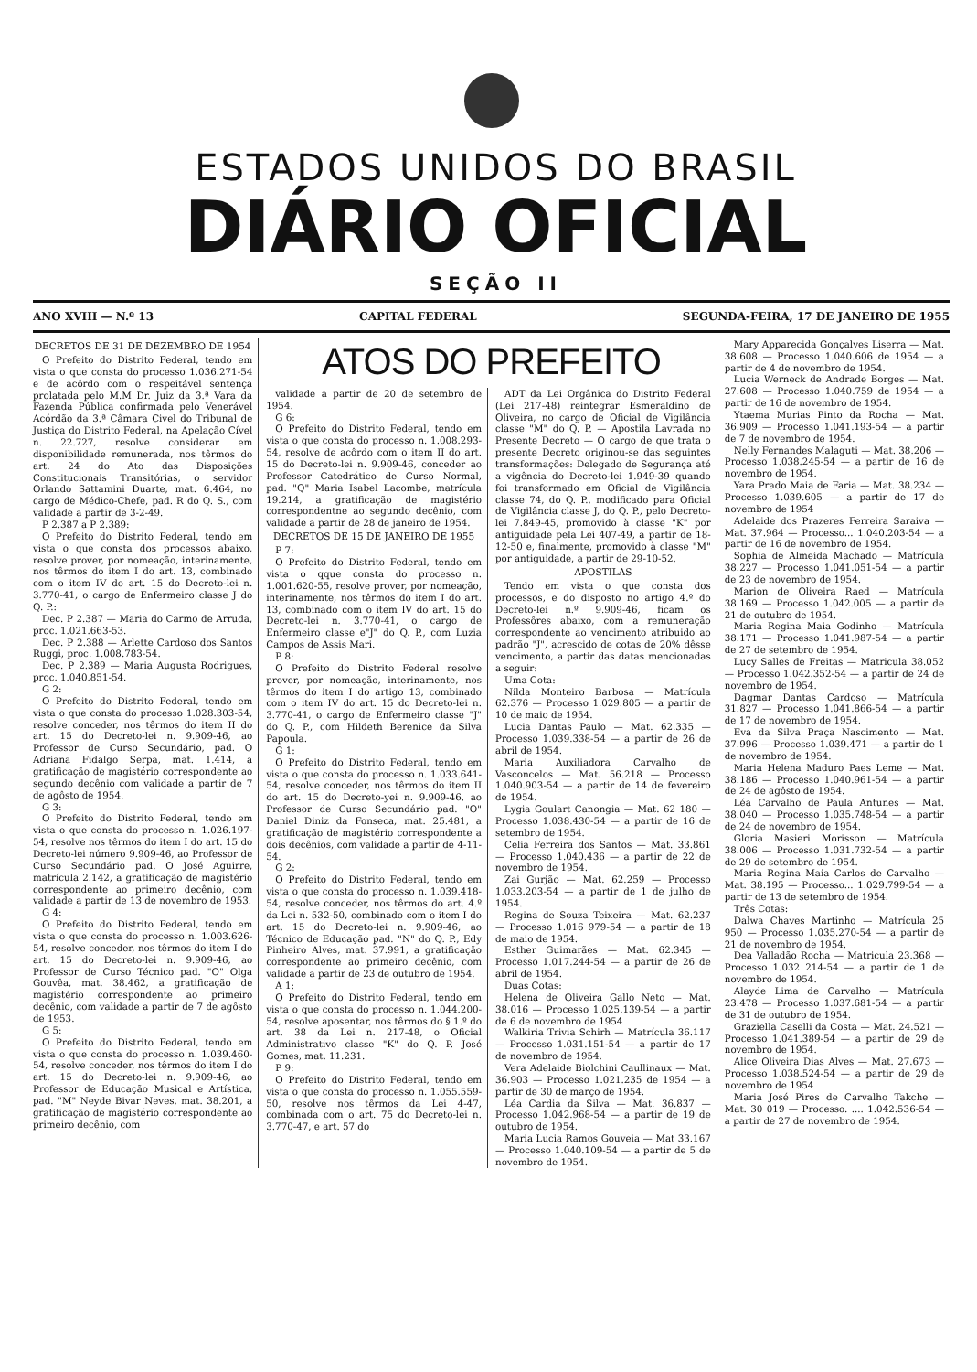ESTADOS UNIDOS DO BRASIL
DIÁRIO OFICIAL
SEÇÃO II
ANO XVIII — N.º 13 CAPITAL FEDERAL SEGUNDA-FEIRA, 17 DE JANEIRO DE 1955
DECRETOS DE 31 DE DEZEMBRO DE 1954
O Prefeito do Distrito Federal, tendo em vista o que consta do processo 1.036.271-54 e de acôrdo com o respeitável sentença prolatada pelo M.M Dr. Juiz da 3.ª Vara da Fazenda Pública confirmada pelo Venerável Acórdão da 3.ª Câmara Civel do Tribunal de Justiça do Distrito Federal, na Apelação Cível n. 22.727, resolve considerar em disponibilidade remunerada, nos têrmos do art. 24 do Ato das Disposições Constitucionais Transitórias, o servidor Orlando Sattamini Duarte, mat. 6.464, no cargo de Médico-Chefe, pad. R do Q. S., com validade a partir de 3-2-49.
P 2.387 a P 2.389:
O Prefeito do Distrito Federal, tendo em vista o que consta dos processos abaixo, resolve prover, por nomeação, interinamente, nos têrmos do item I do art. 13, combinado com o item IV do art. 15 do Decreto-lei n. 3.770-41, o cargo de Enfermeiro classe J do Q. P.:
Dec. P 2.387 — Maria do Carmo de Arruda, proc. 1.021.663-53.
Dec. P 2.388 — Arlette Cardoso dos Santos Ruggi, proc. 1.008.783-54.
Dec. P 2.389 — Maria Augusta Rodrigues, proc. 1.040.851-54.
G 2:
O Prefeito do Distrito Federal, tendo em vista o que consta do processo 1.028.303-54, resolve conceder, nos têrmos do item II do art. 15 do Decreto-lei n. 9.909-46, ao Professor de Curso Secundário, pad. O Adriana Fidalgo Serpa, mat. 1.414, a gratificação de magistério correspondente ao segundo decênio com validade a partir de 7 de agôsto de 1954.
G 3:
O Prefeito do Distrito Federal, tendo em vista o que consta do processo n. 1.026.197-54, resolve nos têrmos do item I do art. 15 do Decreto-lei número 9.909-46, ao Professor de Curso Secundário pad. O José Aguirre, matrícula 2.142, a gratificação de magistério correspondente ao primeiro decênio, com validade a partir de 13 de novembro de 1953.
G 4:
O Prefeito do Distrito Federal, tendo em vista o que consta do processo n. 1.003.626-54, resolve conceder, nos têrmos do item I do art. 15 do Decreto-lei n. 9.909-46, ao Professor de Curso Técnico pad. "O" Olga Gouvêa, mat. 38.462, a gratificação de magistério correspondente ao primeiro decênio, com validade a partir de 7 de agôsto de 1953.
G 5:
O Prefeito do Distrito Federal, tendo em vista o que consta do processo n. 1.039.460-54, resolve conceder, nos têrmos do item I do art. 15 do Decreto-lei n. 9.909-46, ao Professor de Educação Musical e Artística, pad. "M" Neyde Bivar Neves, mat. 38.201, a gratificação de magistério correspondente ao primeiro decênio, com
ATOS DO PREFEITO
validade a partir de 20 de setembro de 1954.
G 6:
O Prefeito do Distrito Federal, tendo em vista o que consta do processo n. 1.008.293-54, resolve de acôrdo com o item II do art. 15 do Decreto-lei n. 9.909-46, conceder ao Professor Catedrático de Curso Normal, pad. "Q" Maria Isabel Lacombe, matrícula 19.214, a gratificação de magistério correspondentne ao segundo decênio, com validade a partir de 28 de janeiro de 1954.
DECRETOS DE 15 DE JANEIRO DE 1955
P 7:
O Prefeito do Distrito Federal, tendo em vista o qque consta do processo n. 1.001.620-55, resolve prover, por nomeação, interinamente, nos têrmos do item I do art. 13, combinado com o item IV do art. 15 do Decreto-lei n. 3.770-41, o cargo de Enfermeiro classe e"J" do Q. P., com Luzia Campos de Assis Mari.
P 8:
O Prefeito do Distrito Federal resolve prover, por nomeação, interinamente, nos têrmos do item I do artigo 13, combinado com o item IV do art. 15 do Decreto-lei n. 3.770-41, o cargo de Enfermeiro classe "J" do Q. P., com Hildeth Berenice da Silva Papoula.
G 1:
O Prefeito do Distrito Federal, tendo em vista o que consta do processo n. 1.033.641-54, resolve conceder, nos têrmos do item II do art. 15 do Decreto-yei n. 9.909-46, ao Professor de Curso Secundário pad. "O" Daniel Diniz da Fonseca, mat. 25.481, a gratificação de magistério correspondente a dois decênios, com validade a partir de 4-11-54.
G 2:
O Prefeito do Distrito Federal, tendo em vista o que consta do processo n. 1.039.418-54, resolve conceder, nos têrmos do art. 4.º da Lei n. 532-50, combinado com o item I do art. 15 do Decreto-lei n. 9.909-46, ao Técnico de Educação pad. "N" do Q. P., Edy Pinheiro Alves, mat. 37.991, a gratificação correspondente ao primeiro decênio, com validade a partir de 23 de outubro de 1954.
A 1:
O Prefeito do Distrito Federal, tendo em vista o que consta do processo n. 1.044.200-54, resolve aposentar, nos têrmos do § 1.º do art. 38 da Lei n. 217-48, o Oficial Administrativo classe "K" do Q. P. José Gomes, mat. 11.231.
P 9:
O Prefeito do Distrito Federal, tendo em vista o que consta do processo n. 1.055.559-50, resolve nos têrmos da Lei 4-47, combinada com o art. 75 do Decreto-lei n. 3.770-47, e art. 57 do
ADT da Lei Orgânica do Distrito Federal (Lei 217-48) reintegrar Esmeraldino de Oliveira, no cargo de Oficial de Vigilância classe "M" do Q. P. — Apostila Lavrada no Presente Decreto — O cargo de que trata o presente Decreto originou-se das seguintes transformações: Delegado de Segurança até a vigência do Decreto-lei 1.949-39 quando foi transformado em Oficial de Vigilância classe 74, do Q. P., modificado para Oficial de Vigilância classe J, do Q. P., pelo Decreto-lei 7.849-45, promovido à classe "K" por antiguidade pela Lei 407-49, a partir de 18-12-50 e, finalmente, promovido à classe "M" por antiguidade, a partir de 29-10-52.
APOSTILAS
Tendo em vista o que consta dos processos, e do disposto no artigo 4.º do Decreto-lei n.º 9.909-46, ficam os Professôres abaixo, com a remuneração correspondente ao vencimento atribuido ao padrão "J", acrescido de cotas de 20% dêsse vencimento, a partir das datas mencionadas a seguir:
Uma Cota:
Nilda Monteiro Barbosa — Matrícula 62.376 — Processo 1.029.805 — a partir de 10 de maio de 1954.
Lucia Dantas Paulo — Mat. 62.335 — Processo 1.039.338-54 — a partir de 26 de abril de 1954.
Maria Auxiliadora Carvalho de Vasconcelos — Mat. 56.218 — Processo 1.040.903-54 — a partir de 14 de fevereiro de 1954.
Lygia Goulart Canongia — Mat. 62 180 — Processo 1.038.430-54 — a partir de 16 de setembro de 1954.
Celia Ferreira dos Santos — Mat. 33.861 — Processo 1.040.436 — a partir de 22 de novembro de 1954.
Zai Gurjão — Mat. 62.259 — Processo 1.033.203-54 — a partir de 1 de julho de 1954.
Regina de Souza Teixeira — Mat. 62.237 — Processo 1.016 979-54 — a partir de 18 de maio de 1954.
Esther Guimarães — Mat. 62.345 — Processo 1.017.244-54 — a partir de 26 de abril de 1954.
Duas Cotas:
Helena de Oliveira Gallo Neto — Mat. 38.016 — Processo 1.025.139-54 — a partir de 6 de novembro de 1954
Walkiria Trivia Schirh — Matrícula 36.117 — Processo 1.031.151-54 — a partir de 17 de novembro de 1954.
Vera Adelaide Biolchini Caullinaux — Mat. 36.903 — Processo 1.021.235 de 1954 — a partir de 30 de março de 1954.
Léa Cardia da Silva — Mat. 36.837 — Processo 1.042.968-54 — a partir de 19 de outubro de 1954.
Maria Lucia Ramos Gouveia — Mat 33.167 — Processo 1.040.109-54 — a partir de 5 de novembro de 1954.
Mary Apparecida Gonçalves Liserra — Mat. 38.608 — Processo 1.040.606 de 1954 — a partir de 4 de novembro de 1954.
Lucia Werneck de Andrade Borges — Mat. 27.608 — Processo 1.040.759 de 1954 — a partir de 16 de novembro de 1954.
Ytaema Murias Pinto da Rocha — Mat. 36.909 — Processo 1.041.193-54 — a partir de 7 de novembro de 1954.
Nelly Fernandes Malaguti — Mat. 38.206 — Processo 1.038.245-54 — a partir de 16 de novembro de 1954.
Yara Prado Maia de Faria — Mat. 38.234 — Processo 1.039.605 — a partir de 17 de novembro de 1954
Adelaide dos Prazeres Ferreira Saraiva — Mat. 37.964 — Processo... 1.040.203-54 — a partir de 16 de novembro de 1954.
Sophia de Almeida Machado — Matrícula 38.227 — Processo 1.041.051-54 — a partir de 23 de novembro de 1954.
Marion de Oliveira Raed — Matrícula 38.169 — Processo 1.042.005 — a partir de 21 de outubro de 1954.
Maria Regina Maia Godinho — Matrícula 38.171 — Processo 1.041.987-54 — a partir de 27 de setembro de 1954.
Lucy Salles de Freitas — Matricula 38.052 — Processo 1.042.352-54 — a partir de 24 de novembro de 1954.
Dagmar Dantas Cardoso — Matrícula 31.827 — Processo 1.041.866-54 — a partir de 17 de novembro de 1954.
Eva da Silva Praça Nascimento — Mat. 37.996 — Processo 1.039.471 — a partir de 1 de novembro de 1954.
Maria Helena Maduro Paes Leme — Mat. 38.186 — Processo 1.040.961-54 — a partir de 24 de agôsto de 1954.
Léa Carvalho de Paula Antunes — Mat. 38.040 — Processo 1.035.748-54 — a partir de 24 de novembro de 1954.
Gloria Masieri Morisson — Matrícula 38.006 — Processo 1.031.732-54 — a partir de 29 de setembro de 1954.
Maria Regina Maia Carlos de Carvalho — Mat. 38.195 — Processo... 1.029.799-54 — a partir de 13 de setembro de 1954.
Três Cotas:
Dalwa Chaves Martinho — Matrícula 25 950 — Processo 1.035.270-54 — a partir de 21 de novembro de 1954.
Dea Valladão Rocha — Matricula 23.368 — Processo 1.032 214-54 — a partir de 1 de novembro de 1954.
Alayde Lima de Carvalho — Matrícula 23.478 — Processo 1.037.681-54 — a partir de 31 de outubro de 1954.
Graziella Caselli da Costa — Mat. 24.521 — Processo 1.041.389-54 — a partir de 29 de novembro de 1954.
Alice Oliveira Dias Alves — Mat. 27.673 — Processo 1.038.524-54 — a partir de 29 de novembro de 1954
Maria José Pires de Carvalho Takche — Mat. 30 019 — Processo. .... 1.042.536-54 — a partir de 27 de novembro de 1954.